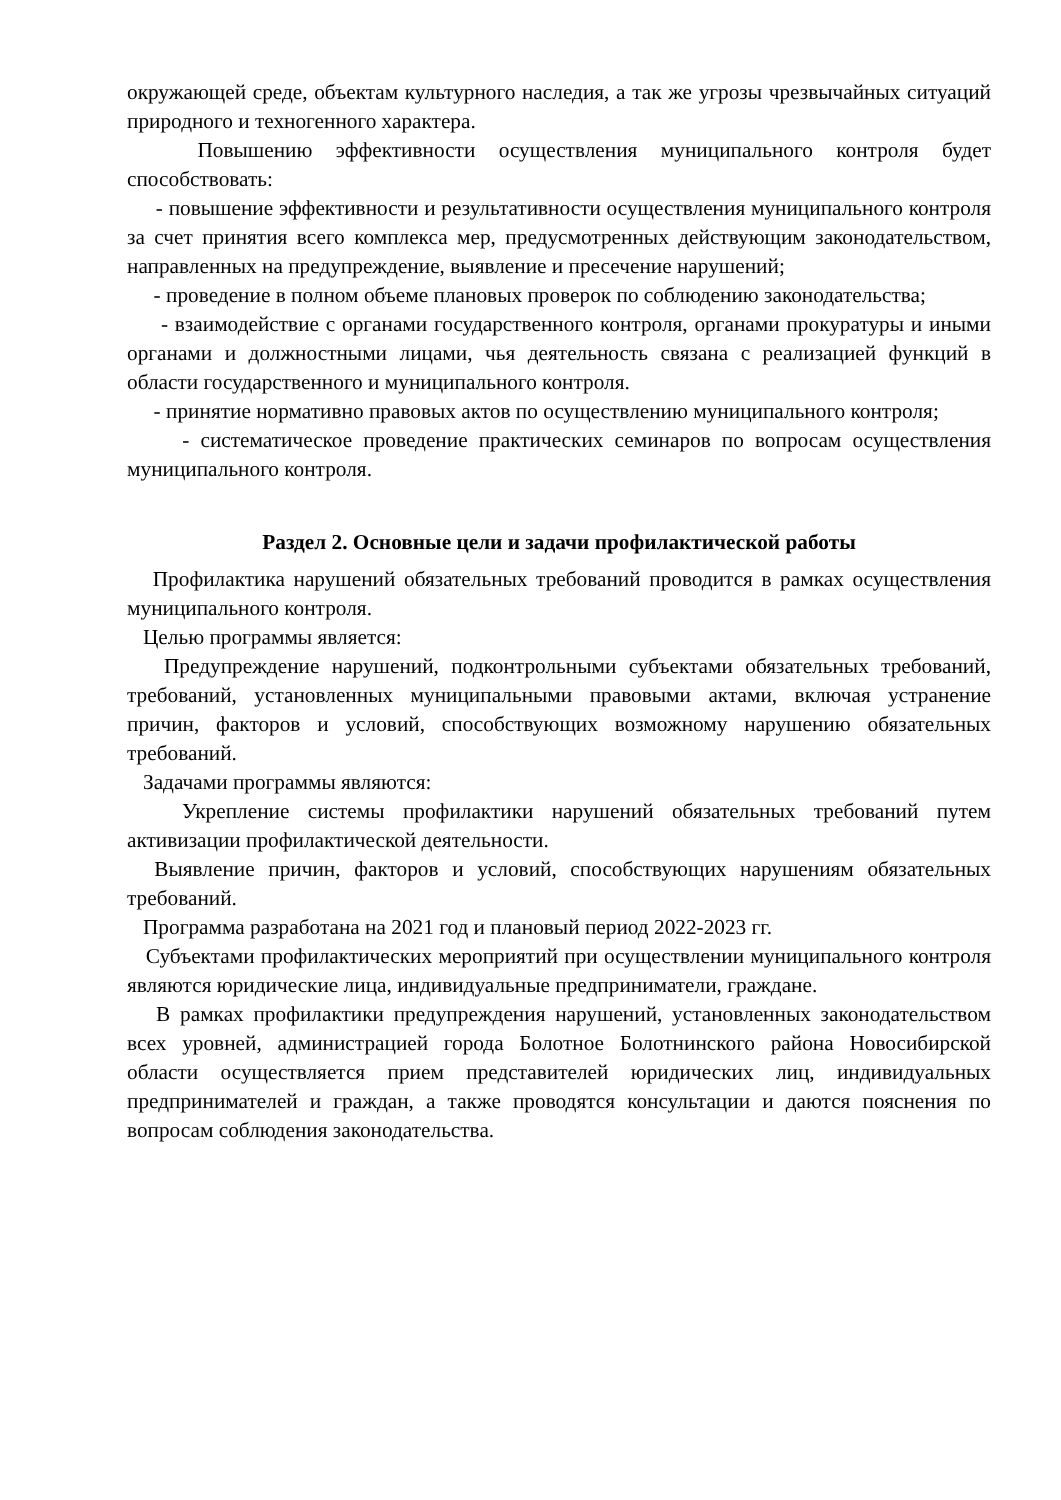окружающей среде, объектам культурного наследия, а так же угрозы чрезвычайных ситуаций природного и техногенного характера.
Повышению эффективности осуществления муниципального контроля будет способствовать:
- повышение эффективности и результативности осуществления муниципального контроля за счет принятия всего комплекса мер, предусмотренных действующим законодательством, направленных на предупреждение, выявление и пресечение нарушений;
- проведение в полном объеме плановых проверок по соблюдению законодательства;
- взаимодействие с органами государственного контроля, органами прокуратуры и иными органами и должностными лицами, чья деятельность связана с реализацией функций в области государственного и муниципального контроля.
- принятие нормативно правовых актов по осуществлению муниципального контроля;
- систематическое проведение практических семинаров по вопросам осуществления муниципального контроля.
Раздел 2. Основные цели и задачи профилактической работы
Профилактика нарушений обязательных требований проводится в рамках осуществления муниципального контроля.
Целью программы является:
Предупреждение нарушений, подконтрольными субъектами обязательных требований, требований, установленных муниципальными правовыми актами, включая устранение причин, факторов и условий, способствующих возможному нарушению обязательных требований.
Задачами программы являются:
Укрепление системы профилактики нарушений обязательных требований путем активизации профилактической деятельности.
Выявление причин, факторов и условий, способствующих нарушениям обязательных требований.
Программа разработана на 2021 год и плановый период 2022-2023 гг.
Субъектами профилактических мероприятий при осуществлении муниципального контроля являются юридические лица, индивидуальные предприниматели, граждане.
В рамках профилактики предупреждения нарушений, установленных законодательством всех уровней, администрацией города Болотное Болотнинского района Новосибирской области осуществляется прием представителей юридических лиц, индивидуальных предпринимателей и граждан, а также проводятся консультации и даются пояснения по вопросам соблюдения законодательства.